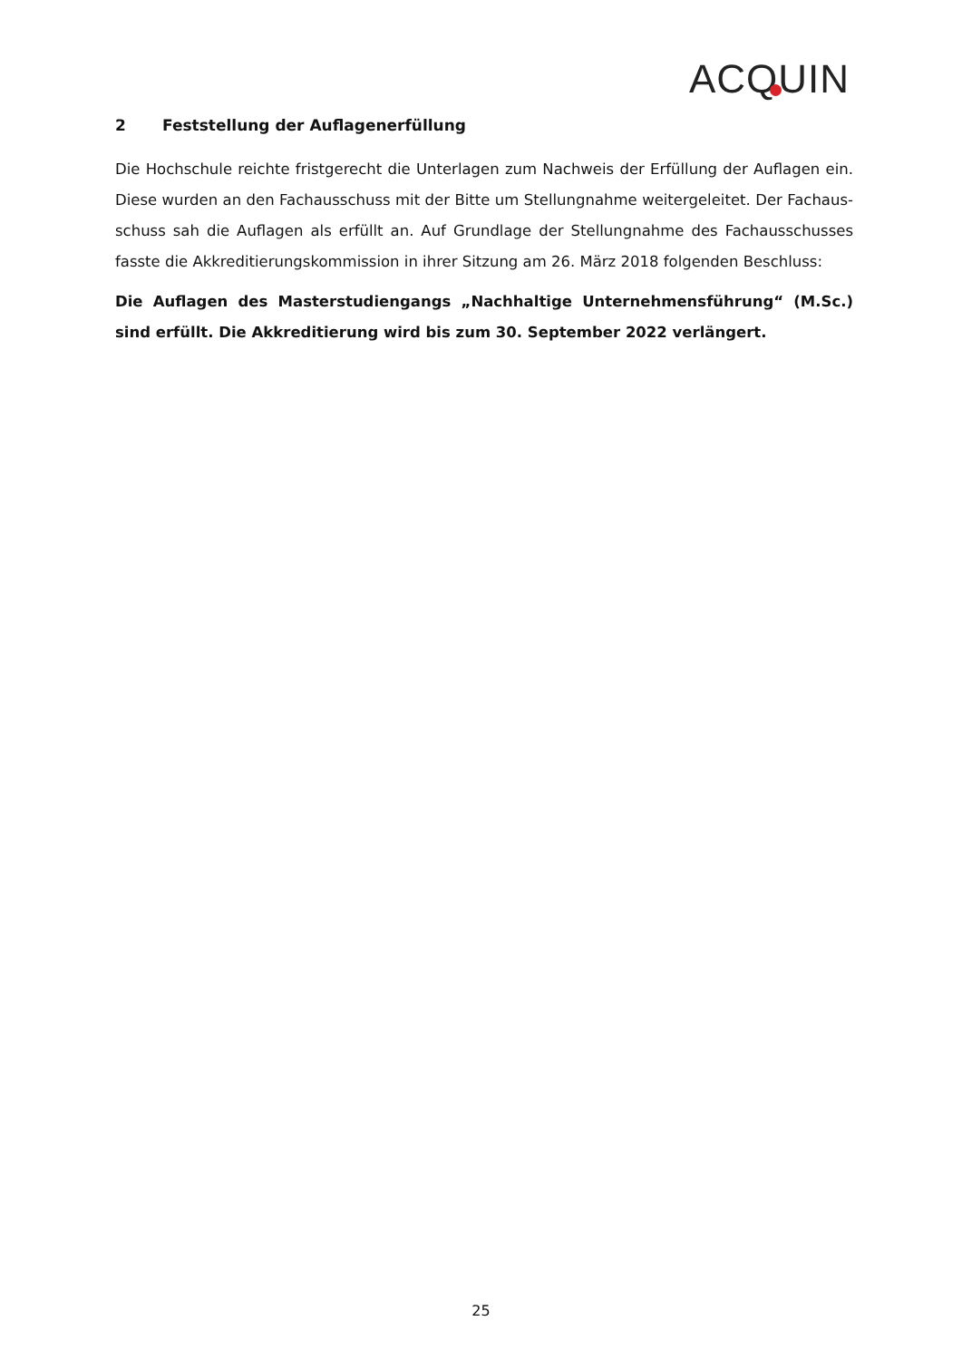ACQUIN
2 Feststellung der Auflagenerfüllung
Die Hochschule reichte fristgerecht die Unterlagen zum Nachweis der Erfüllung der Auflagen ein. Diese wurden an den Fachausschuss mit der Bitte um Stellungnahme weitergeleitet. Der Fachaus­schuss sah die Auflagen als erfüllt an. Auf Grundlage der Stellungnahme des Fachausschusses fasste die Akkreditierungskommission in ihrer Sitzung am 26. März 2018 folgenden Beschluss:
Die Auflagen des Masterstudiengangs „Nachhaltige Unternehmensführung“ (M.Sc.) sind erfüllt. Die Akkreditierung wird bis zum 30. September 2022 verlängert.
25